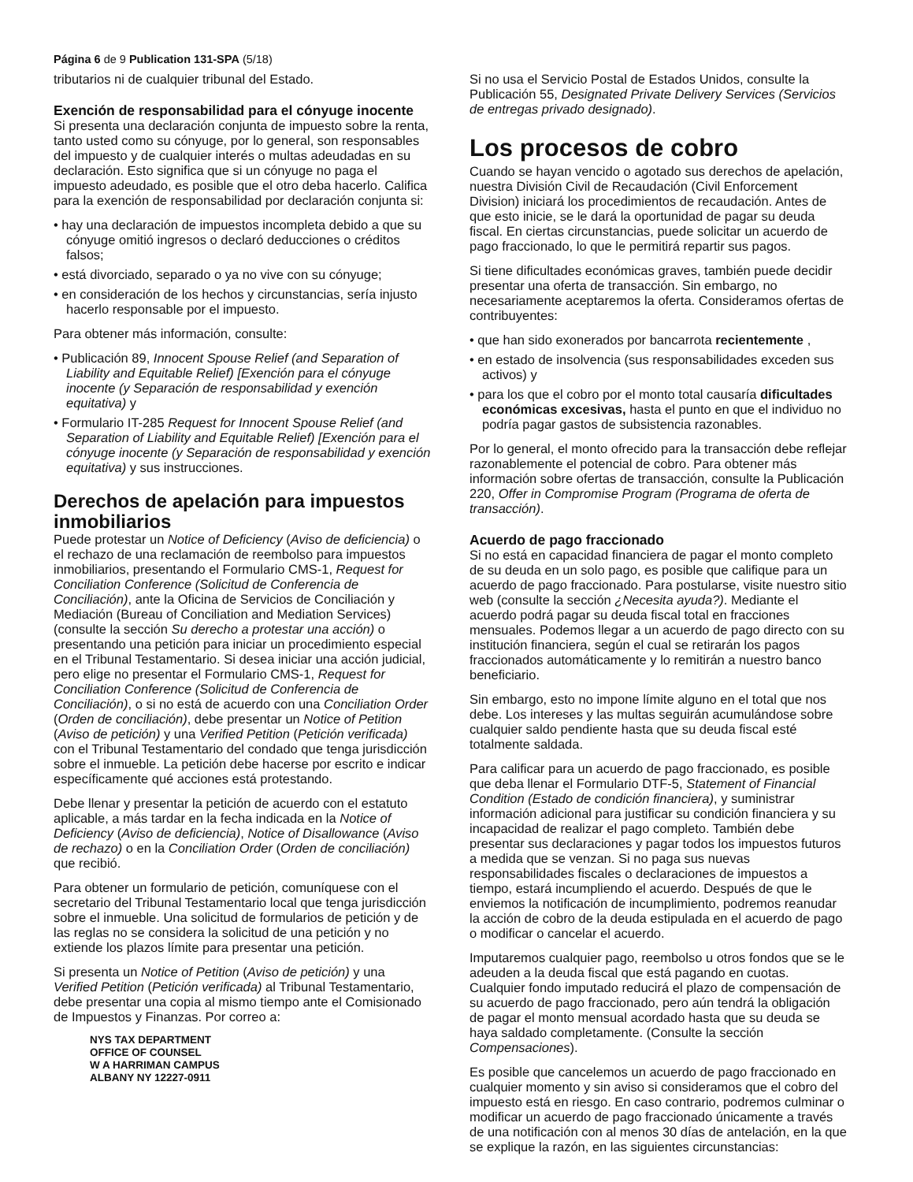Página 6 de 9 Publication 131-SPA (5/18)
tributarios ni de cualquier tribunal del Estado.
Exención de responsabilidad para el cónyuge inocente
Si presenta una declaración conjunta de impuesto sobre la renta, tanto usted como su cónyuge, por lo general, son responsables del impuesto y de cualquier interés o multas adeudadas en su declaración. Esto significa que si un cónyuge no paga el impuesto adeudado, es posible que el otro deba hacerlo. Califica para la exención de responsabilidad por declaración conjunta si:
• hay una declaración de impuestos incompleta debido a que su cónyuge omitió ingresos o declaró deducciones o créditos falsos;
• está divorciado, separado o ya no vive con su cónyuge;
• en consideración de los hechos y circunstancias, sería injusto hacerlo responsable por el impuesto.
Para obtener más información, consulte:
• Publicación 89, Innocent Spouse Relief (and Separation of Liability and Equitable Relief) [Exención para el cónyuge inocente (y Separación de responsabilidad y exención equitativa) y
• Formulario IT-285 Request for Innocent Spouse Relief (and Separation of Liability and Equitable Relief) [Exención para el cónyuge inocente (y Separación de responsabilidad y exención equitativa) y sus instrucciones.
Derechos de apelación para impuestos inmobiliarios
Puede protestar un Notice of Deficiency (Aviso de deficiencia) o el rechazo de una reclamación de reembolso para impuestos inmobiliarios, presentando el Formulario CMS-1, Request for Conciliation Conference (Solicitud de Conferencia de Conciliación), ante la Oficina de Servicios de Conciliación y Mediación (Bureau of Conciliation and Mediation Services) (consulte la sección Su derecho a protestar una acción) o presentando una petición para iniciar un procedimiento especial en el Tribunal Testamentario. Si desea iniciar una acción judicial, pero elige no presentar el Formulario CMS-1, Request for Conciliation Conference (Solicitud de Conferencia de Conciliación), o si no está de acuerdo con una Conciliation Order (Orden de conciliación), debe presentar un Notice of Petition (Aviso de petición) y una Verified Petition (Petición verificada) con el Tribunal Testamentario del condado que tenga jurisdicción sobre el inmueble. La petición debe hacerse por escrito e indicar específicamente qué acciones está protestando.
Debe llenar y presentar la petición de acuerdo con el estatuto aplicable, a más tardar en la fecha indicada en la Notice of Deficiency (Aviso de deficiencia), Notice of Disallowance (Aviso de rechazo) o en la Conciliation Order (Orden de conciliación) que recibió.
Para obtener un formulario de petición, comuníquese con el secretario del Tribunal Testamentario local que tenga jurisdicción sobre el inmueble. Una solicitud de formularios de petición y de las reglas no se considera la solicitud de una petición y no extiende los plazos límite para presentar una petición.
Si presenta un Notice of Petition (Aviso de petición) y una Verified Petition (Petición verificada) al Tribunal Testamentario, debe presentar una copia al mismo tiempo ante el Comisionado de Impuestos y Finanzas. Por correo a:
NYS TAX DEPARTMENT
OFFICE OF COUNSEL
W A HARRIMAN CAMPUS
ALBANY NY 12227-0911
Si no usa el Servicio Postal de Estados Unidos, consulte la Publicación 55, Designated Private Delivery Services (Servicios de entregas privado designado).
Los procesos de cobro
Cuando se hayan vencido o agotado sus derechos de apelación, nuestra División Civil de Recaudación (Civil Enforcement Division) iniciará los procedimientos de recaudación. Antes de que esto inicie, se le dará la oportunidad de pagar su deuda fiscal. En ciertas circunstancias, puede solicitar un acuerdo de pago fraccionado, lo que le permitirá repartir sus pagos.
Si tiene dificultades económicas graves, también puede decidir presentar una oferta de transacción. Sin embargo, no necesariamente aceptaremos la oferta. Consideramos ofertas de contribuyentes:
• que han sido exonerados por bancarrota recientemente ,
• en estado de insolvencia (sus responsabilidades exceden sus activos) y
• para los que el cobro por el monto total causaría dificultades económicas excesivas, hasta el punto en que el individuo no podría pagar gastos de subsistencia razonables.
Por lo general, el monto ofrecido para la transacción debe reflejar razonablemente el potencial de cobro. Para obtener más información sobre ofertas de transacción, consulte la Publicación 220, Offer in Compromise Program (Programa de oferta de transacción).
Acuerdo de pago fraccionado
Si no está en capacidad financiera de pagar el monto completo de su deuda en un solo pago, es posible que califique para un acuerdo de pago fraccionado. Para postularse, visite nuestro sitio web (consulte la sección ¿Necesita ayuda?). Mediante el acuerdo podrá pagar su deuda fiscal total en fracciones mensuales. Podemos llegar a un acuerdo de pago directo con su institución financiera, según el cual se retirarán los pagos fraccionados automáticamente y lo remitirán a nuestro banco beneficiario.
Sin embargo, esto no impone límite alguno en el total que nos debe. Los intereses y las multas seguirán acumulándose sobre cualquier saldo pendiente hasta que su deuda fiscal esté totalmente saldada.
Para calificar para un acuerdo de pago fraccionado, es posible que deba llenar el Formulario DTF-5, Statement of Financial Condition (Estado de condición financiera), y suministrar información adicional para justificar su condición financiera y su incapacidad de realizar el pago completo. También debe presentar sus declaraciones y pagar todos los impuestos futuros a medida que se venzan. Si no paga sus nuevas responsabilidades fiscales o declaraciones de impuestos a tiempo, estará incumpliendo el acuerdo. Después de que le enviemos la notificación de incumplimiento, podremos reanudar la acción de cobro de la deuda estipulada en el acuerdo de pago o modificar o cancelar el acuerdo.
Imputaremos cualquier pago, reembolso u otros fondos que se le adeuden a la deuda fiscal que está pagando en cuotas. Cualquier fondo imputado reducirá el plazo de compensación de su acuerdo de pago fraccionado, pero aún tendrá la obligación de pagar el monto mensual acordado hasta que su deuda se haya saldado completamente. (Consulte la sección Compensaciones).
Es posible que cancelemos un acuerdo de pago fraccionado en cualquier momento y sin aviso si consideramos que el cobro del impuesto está en riesgo. En caso contrario, podremos culminar o modificar un acuerdo de pago fraccionado únicamente a través de una notificación con al menos 30 días de antelación, en la que se explique la razón, en las siguientes circunstancias: